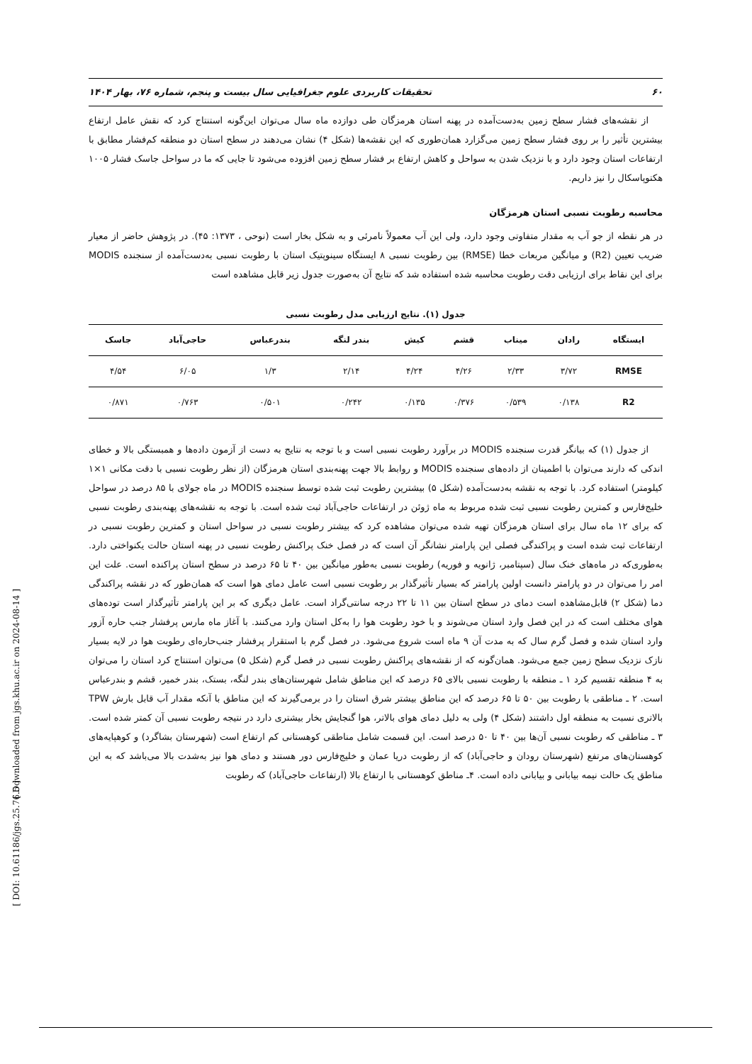۶۰ تحقیقات کاربردی علوم جغرافیایی سال بیست و پنجم، شماره ۷۶، بهار ۱۴۰۴
از نقشه‌های فشار سطح زمین به‌دست‌آمده در پهنه استان هرمزگان طی دوازده ماه سال می‌توان این‌گونه استنتاج کرد که نقش عامل ارتفاع بیشترین تأثیر را بر روی فشار سطح زمین می‌گزارد همان‌طوری که این نقشه‌ها (شکل ۴) نشان می‌دهند در سطح استان دو منطقه کم‌فشار مطابق با ارتفاعات استان وجود دارد و با نزدیک شدن به سواحل و کاهش ارتفاع بر فشار سطح زمین افزوده می‌شود تا جایی که ما در سواحل جاسک فشار ۱۰۰۵ هکتوپاسکال را نیز داریم.
محاسبه رطوبت نسبی استان هرمزگان
در هر نقطه از جو آب به مقدار متفاوتی وجود دارد، ولی این آب معمولاً نامرئی و به شکل بخار است (نوحی ، ۱۳۷۳: ۴۵). در پژوهش حاضر از معیار ضریب تعیین (R2) و میانگین مربعات خطا (RMSE) بین رطوبت نسبی ۸ ایستگاه سینوپتیک استان با رطوبت نسبی به‌دست‌آمده از سنجنده MODIS برای این نقاط برای ارزیابی دقت رطوبت محاسبه شده استفاده شد که نتایج آن به‌صورت جدول زیر قابل مشاهده است
جدول (۱). نتایج ارزیابی مدل رطوبت نسبی
| ایستگاه | رادان | میناب | قشم | کیش | بندر لنگه | بندرعباس | حاجی‌آباد | جاسک |
| --- | --- | --- | --- | --- | --- | --- | --- | --- |
| RMSE | ۳/۷۲ | ۲/۳۳ | ۴/۲۶ | ۴/۲۴ | ۲/۱۴ | ۱/۳ | ۶/۰۵ | ۴/۵۴ |
| R2 | ۰/۱۳۸ | ۰/۵۳۹ | ۰/۳۷۶ | ۰/۱۳۵ | ۰/۲۴۲ | ۰/۵۰۱ | ۰/۷۶۳ | ۰/۸۷۱ |
از جدول (۱) که بیانگر قدرت سنجنده MODIS در برآورد رطوبت نسبی است و با توجه به نتایج به دست از آزمون داده‌ها و همبستگی بالا و خطای اندکی که دارند می‌توان با اطمینان از داده‌های سنجنده MODIS و روابط بالا جهت پهنه‌بندی استان هرمزگان (از نظر رطوبت نسبی با دقت مکانی ۱×۱ کیلومتر) استفاده کرد. با توجه به نقشه به‌دست‌آمده (شکل ۵) بیشترین رطوبت ثبت شده توسط سنجنده MODIS در ماه جولای با ۸۵ درصد در سواحل خلیج‌فارس و کمترین رطوبت نسبی ثبت شده مربوط به ماه ژوئن در ارتفاعات حاجی‌آباد ثبت شده است. با توجه به نقشه‌های پهنه‌بندی رطوبت نسبی که برای ۱۲ ماه سال برای استان هرمزگان تهیه شده می‌توان مشاهده کرد که بیشتر رطوبت نسبی در سواحل استان و کمترین رطوبت نسبی در ارتفاعات ثبت شده است و پراکندگی فصلی این پارامتر نشانگر آن است که در فصل خنک پراکنش رطوبت نسبی در پهنه استان حالت یکنواختی دارد. به‌طوری‌که در ماه‌های خنک سال (سپتامبر، ژانویه و فوریه) رطوبت نسبی به‌طور میانگین بین ۴۰ تا ۶۵ درصد در سطح استان پراکنده است. علت این امر را می‌توان در دو پارامتر دانست اولین پارامتر که بسیار تأثیرگذار بر رطوبت نسبی است عامل دمای هوا است که همان‌طور که در نقشه پراکندگی دما (شکل ۲) قابل‌مشاهده است دمای در سطح استان بین ۱۱ تا ۲۲ درجه سانتی‌گراد است. عامل دیگری که بر این پارامتر تأثیرگذار است توده‌های هوای مختلف است که در این فصل وارد استان می‌شوند و با خود رطوبت هوا را به‌کل استان وارد می‌کنند. با آغاز ماه مارس پرفشار جنب حاره آزور وارد استان شده و فصل گرم سال که به مدت آن ۹ ماه است شروع می‌شود. در فصل گرم با استقرار پرفشار جنب‌حاره‌ای رطوبت هوا در لایه بسیار نازک نزدیک سطح زمین جمع می‌شود. همان‌گونه که از نقشه‌های پراکنش رطوبت نسبی در فصل گرم (شکل ۵) می‌توان استنتاج کرد استان را می‌توان به ۴ منطقه تقسیم کرد ۱ ـ منطقه با رطوبت نسبی بالای ۶۵ درصد که این مناطق شامل شهرستان‌های بندر لنگه، بستک، بندر خمیر، قشم و بندرعباس است. ۲ ـ مناطقی با رطوبت بین ۵۰ تا ۶۵ درصد که این مناطق بیشتر شرق استان را در برمی‌گیرند که این مناطق با آنکه مقدار آب قابل بارش TPW بالاتری نسبت به منطقه اول داشتند (شکل ۴) ولی به دلیل دمای هوای بالاتر، هوا گنجایش بخار بیشتری دارد در نتیجه رطوبت نسبی آن کمتر شده است. ۳ ـ مناطقی که رطوبت نسبی آن‌ها بین ۴۰ تا ۵۰ درصد است. این قسمت شامل مناطقی کوهستانی کم ارتفاع است (شهرستان بشاگرد) و کوهپایه‌های کوهستان‌های مرتفع (شهرستان رودان و حاجی‌آباد) که از رطوبت دریا عمان و خلیج‌فارس دور هستند و دمای هوا نیز به‌شدت بالا می‌باشد که به این مناطق یک حالت نیمه بیابانی و بیابانی داده است. ۴ـ مناطق کوهستانی با ارتفاع بالا (ارتفاعات حاجی‌آباد) که رطوبت
[ Downloaded from jgs.khu.ac.ir on 2024-08-14 ]
[ DOI: 10.61186/jgs.25.76.5 ]